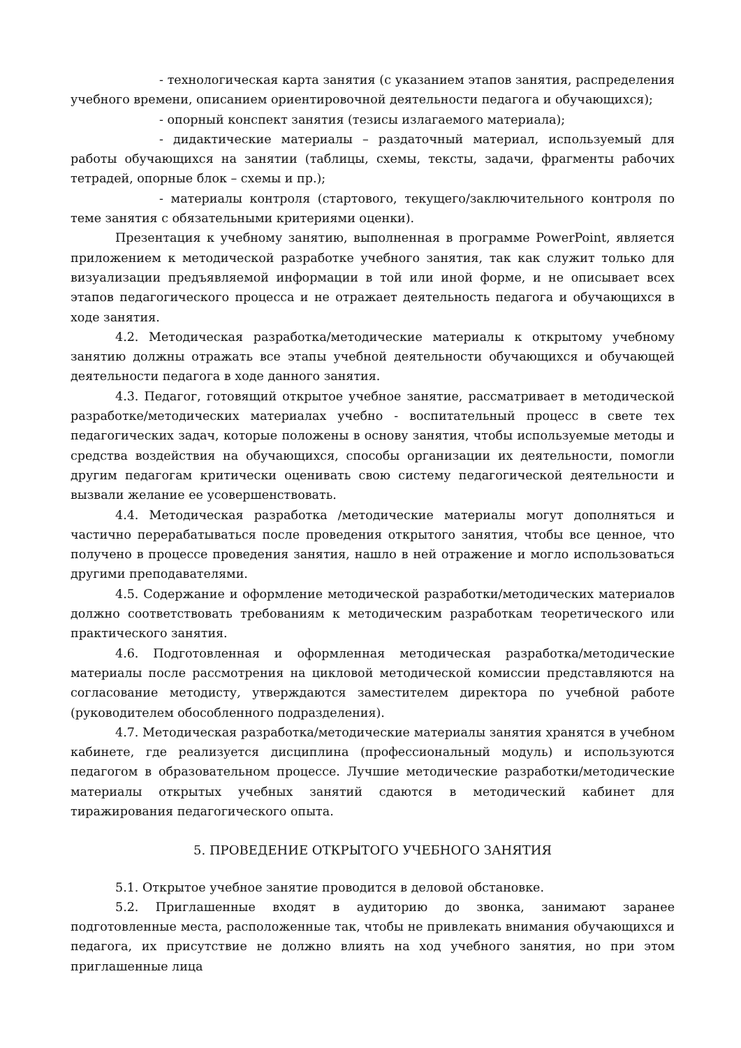- технологическая карта занятия (с указанием этапов занятия, распределения учебного времени, описанием ориентировочной деятельности педагога и обучающихся);
- опорный конспект занятия (тезисы излагаемого материала);
- дидактические материалы – раздаточный материал, используемый для работы обучающихся на занятии (таблицы, схемы, тексты, задачи, фрагменты рабочих тетрадей, опорные блок – схемы и пр.);
- материалы контроля (стартового, текущего/заключительного контроля по теме занятия с обязательными критериями оценки).
Презентация к учебному занятию, выполненная в программе PowerPoint, является приложением к методической разработке учебного занятия, так как служит только для визуализации предъявляемой информации в той или иной форме, и не описывает всех этапов педагогического процесса и не отражает деятельность педагога и обучающихся в ходе занятия.
4.2. Методическая разработка/методические материалы к открытому учебному занятию должны отражать все этапы учебной деятельности обучающихся и обучающей деятельности педагога в ходе данного занятия.
4.3. Педагог, готовящий открытое учебное занятие, рассматривает в методической разработке/методических материалах учебно - воспитательный процесс в свете тех педагогических задач, которые положены в основу занятия, чтобы используемые методы и средства воздействия на обучающихся, способы организации их деятельности, помогли другим педагогам критически оценивать свою систему педагогической деятельности и вызвали желание ее усовершенствовать.
4.4. Методическая разработка /методические материалы могут дополняться и частично перерабатываться после проведения открытого занятия, чтобы все ценное, что получено в процессе проведения занятия, нашло в ней отражение и могло использоваться другими преподавателями.
4.5. Содержание и оформление методической разработки/методических материалов должно соответствовать требованиям к методическим разработкам теоретического или практического занятия.
4.6. Подготовленная и оформленная методическая разработка/методические материалы после рассмотрения на цикловой методической комиссии представляются на согласование методисту, утверждаются заместителем директора по учебной работе (руководителем обособленного подразделения).
4.7. Методическая разработка/методические материалы занятия хранятся в учебном кабинете, где реализуется дисциплина (профессиональный модуль) и используются педагогом в образовательном процессе. Лучшие методические разработки/методические материалы открытых учебных занятий сдаются в методический кабинет для тиражирования педагогического опыта.
5. ПРОВЕДЕНИЕ ОТКРЫТОГО УЧЕБНОГО ЗАНЯТИЯ
5.1. Открытое учебное занятие проводится в деловой обстановке.
5.2. Приглашенные входят в аудиторию до звонка, занимают заранее подготовленные места, расположенные так, чтобы не привлекать внимания обучающихся и педагога, их присутствие не должно влиять на ход учебного занятия, но при этом приглашенные лица